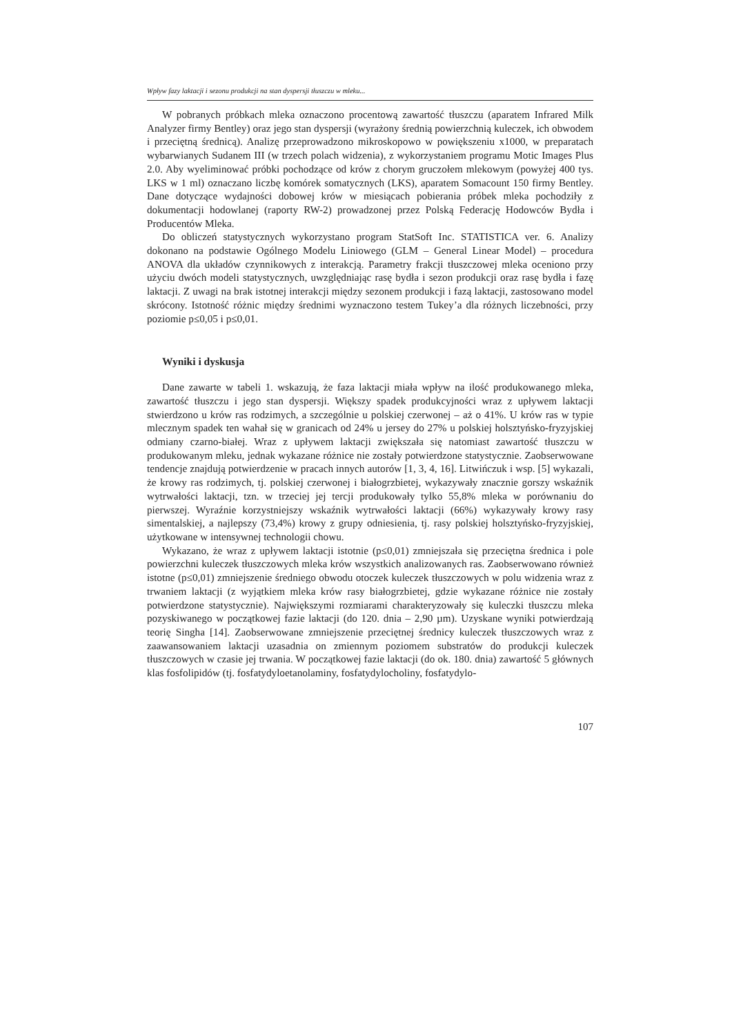Wpływ fazy laktacji i sezonu produkcji na stan dyspersji tłuszczu w mleku...
W pobranych próbkach mleka oznaczono procentową zawartość tłuszczu (aparatem Infrared Milk Analyzer firmy Bentley) oraz jego stan dyspersji (wyrażony średnią powierzchnią kuleczek, ich obwodem i przeciętną średnicą). Analizę przeprowadzono mikroskopowo w powiększeniu x1000, w preparatach wybarwianych Sudanem III (w trzech polach widzenia), z wykorzystaniem programu Motic Images Plus 2.0. Aby wyeliminować próbki pochodzące od krów z chorym gruczołem mlekowym (powyżej 400 tys. LKS w 1 ml) oznaczano liczbę komórek somatycznych (LKS), aparatem Somacount 150 firmy Bentley. Dane dotyczące wydajności dobowej krów w miesiącach pobierania próbek mleka pochodziły z dokumentacji hodowlanej (raporty RW-2) prowadzonej przez Polską Federację Hodowców Bydła i Producentów Mleka.
Do obliczeń statystycznych wykorzystano program StatSoft Inc. STATISTICA ver. 6. Analizy dokonano na podstawie Ogólnego Modelu Liniowego (GLM – General Linear Model) – procedura ANOVA dla układów czynnikowych z interakcją. Parametry frakcji tłuszczowej mleka oceniono przy użyciu dwóch modeli statystycznych, uwzględniając rasę bydła i sezon produkcji oraz rasę bydła i fazę laktacji. Z uwagi na brak istotnej interakcji między sezonem produkcji i fazą laktacji, zastosowano model skrócony. Istotność różnic między średnimi wyznaczono testem Tukey’a dla różnych liczebności, przy poziomie p≤0,05 i p≤0,01.
Wyniki i dyskusja
Dane zawarte w tabeli 1. wskazują, że faza laktacji miała wpływ na ilość produkowanego mleka, zawartość tłuszczu i jego stan dyspersji. Większy spadek produkcyjności wraz z upływem laktacji stwierdzono u krów ras rodzimych, a szczególnie u polskiej czerwonej – aż o 41%. U krów ras w typie mlecznym spadek ten wahał się w granicach od 24% u jersey do 27% u polskiej holsztyńsko-fryzyjskiej odmiany czarno-białej. Wraz z upływem laktacji zwiększała się natomiast zawartość tłuszczu w produkowanym mleku, jednak wykazane różnice nie zostały potwierdzone statystycznie. Zaobserwowane tendencje znajdują potwierdzenie w pracach innych autorów [1, 3, 4, 16]. Litwińczuk i wsp. [5] wykazali, że krowy ras rodzimych, tj. polskiej czerwonej i białogrzbietej, wykazywały znacznie gorszy wskaźnik wytrwałości laktacji, tzn. w trzeciej jej tercji produkowały tylko 55,8% mleka w porównaniu do pierwszej. Wyraźnie korzystniejszy wskaźnik wytrwałości laktacji (66%) wykazywały krowy rasy simentalskiej, a najlepszy (73,4%) krowy z grupy odniesienia, tj. rasy polskiej holsztyńsko-fryzyjskiej, użytkowane w intensywnej technologii chowu.
Wykazano, że wraz z upływem laktacji istotnie (p≤0,01) zmniejszała się przeciętna średnica i pole powierzchni kuleczek tłuszczowych mleka krów wszystkich analizowanych ras. Zaobserwowano również istotne (p≤0,01) zmniejszenie średniego obwodu otoczek kuleczek tłuszczowych w polu widzenia wraz z trwaniem laktacji (z wyjątkiem mleka krów rasy białogrzbietej, gdzie wykazane różnice nie zostały potwierdzone statystycznie). Największymi rozmiarami charakteryzowały się kuleczki tłuszczu mleka pozyskiwanego w początkowej fazie laktacji (do 120. dnia – 2,90 µm). Uzyskane wyniki potwierdzają teorię Singha [14]. Zaobserwowane zmniejszenie przeciętnej średnicy kuleczek tłuszczowych wraz z zaawansowaniem laktacji uzasadnia on zmiennym poziomem substratów do produkcji kuleczek tłuszczowych w czasie jej trwania. W początkowej fazie laktacji (do ok. 180. dnia) zawartość 5 głównych klas fosfolipidów (tj. fosfatydyloetanolaminy, fosfatydylocholiny, fosfatydylo-
107